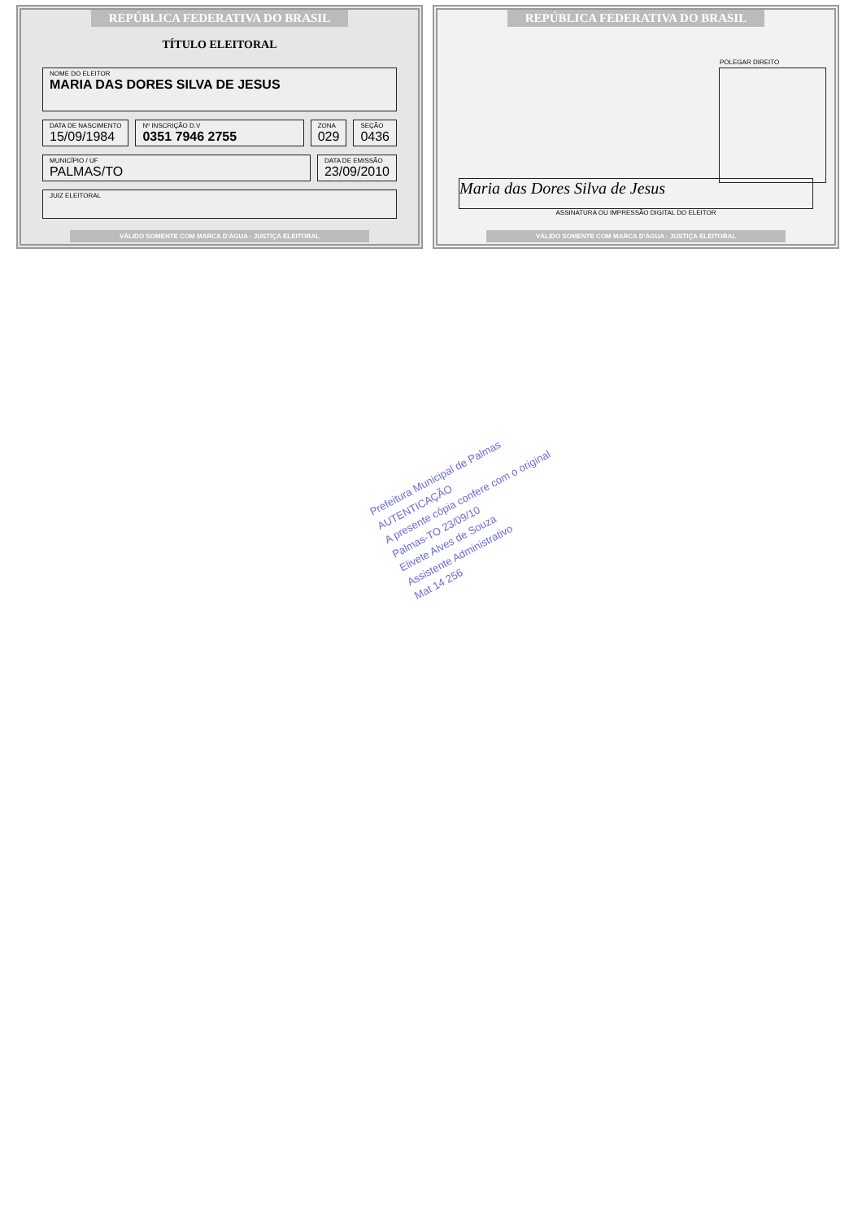REPÚBLICA FEDERATIVA DO BRASIL
TÍTULO ELEITORAL
NOME DO ELEITOR
MARIA DAS DORES SILVA DE JESUS
DATA DE NASCIMENTO
15/09/1984
Nº INSCRIÇÃO D.V
0351 7946 2755
ZONA
029
SEÇÃO
0436
MUNICÍPIO / UF
PALMAS/TO
DATA DE EMISSÃO
23/09/2010
JUIZ ELEITORAL
VÁLIDO SOMENTE COM MARCA D'ÁGUA · JUSTIÇA ELEITORAL
REPÚBLICA FEDERATIVA DO BRASIL
POLEGAR DIREITO
Maria das Dores Silva de Jesus
ASSINATURA OU IMPRESSÃO DIGITAL DO ELEITOR
VÁLIDO SOMENTE COM MARCA D'ÁGUA · JUSTIÇA ELEITORAL
Prefeitura Municipal de Palmas
AUTENTICAÇÃO
A presente cópia confere com o original
Palmas-TO 23/09/10
Elivete Alves de Souza
Assistente Administrativo
Mat 14 256